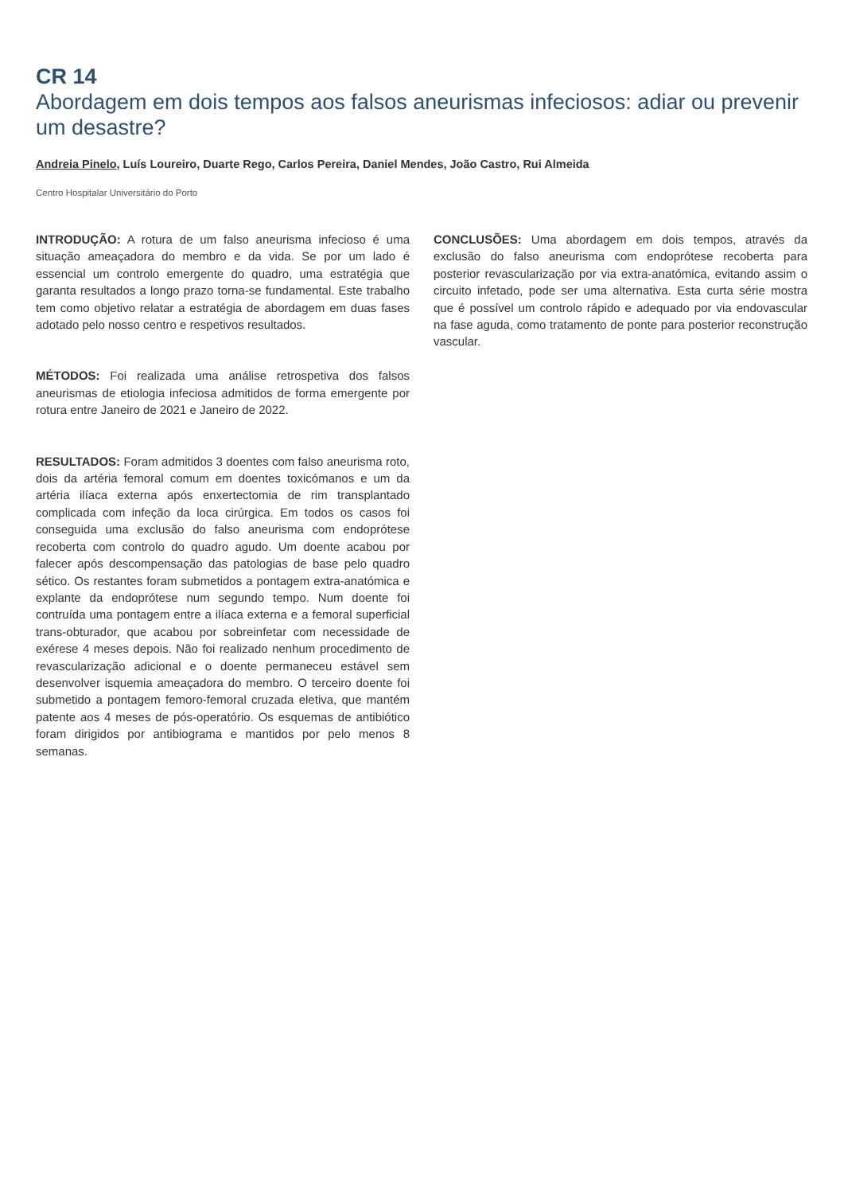CR 14
Abordagem em dois tempos aos falsos aneurismas infeciosos: adiar ou prevenir um desastre?
Andreia Pinelo, Luís Loureiro, Duarte Rego, Carlos Pereira, Daniel Mendes, João Castro, Rui Almeida
Centro Hospitalar Universitário do Porto
INTRODUÇÃO: A rotura de um falso aneurisma infecioso é uma situação ameaçadora do membro e da vida. Se por um lado é essencial um controlo emergente do quadro, uma estratégia que garanta resultados a longo prazo torna-se fundamental. Este trabalho tem como objetivo relatar a estratégia de abordagem em duas fases adotado pelo nosso centro e respetivos resultados.
MÉTODOS: Foi realizada uma análise retrospetiva dos falsos aneurismas de etiologia infeciosa admitidos de forma emergente por rotura entre Janeiro de 2021 e Janeiro de 2022.
RESULTADOS: Foram admitidos 3 doentes com falso aneurisma roto, dois da artéria femoral comum em doentes toxicómanos e um da artéria ilíaca externa após enxertectomia de rim transplantado complicada com infeção da loca cirúrgica. Em todos os casos foi conseguida uma exclusão do falso aneurisma com endoprótese recoberta com controlo do quadro agudo. Um doente acabou por falecer após descompensação das patologias de base pelo quadro sético. Os restantes foram submetidos a pontagem extra-anatómica e explante da endoprótese num segundo tempo. Num doente foi contruída uma pontagem entre a ilíaca externa e a femoral superficial trans-obturador, que acabou por sobreinfetar com necessidade de exérese 4 meses depois. Não foi realizado nenhum procedimento de revascularização adicional e o doente permaneceu estável sem desenvolver isquemia ameaçadora do membro. O terceiro doente foi submetido a pontagem femoro-femoral cruzada eletiva, que mantém patente aos 4 meses de pós-operatório. Os esquemas de antibiótico foram dirigidos por antibiograma e mantidos por pelo menos 8 semanas.
CONCLUSÕES: Uma abordagem em dois tempos, através da exclusão do falso aneurisma com endoprótese recoberta para posterior revascularização por via extra-anatómica, evitando assim o circuito infetado, pode ser uma alternativa. Esta curta série mostra que é possível um controlo rápido e adequado por via endovascular na fase aguda, como tratamento de ponte para posterior reconstrução vascular.